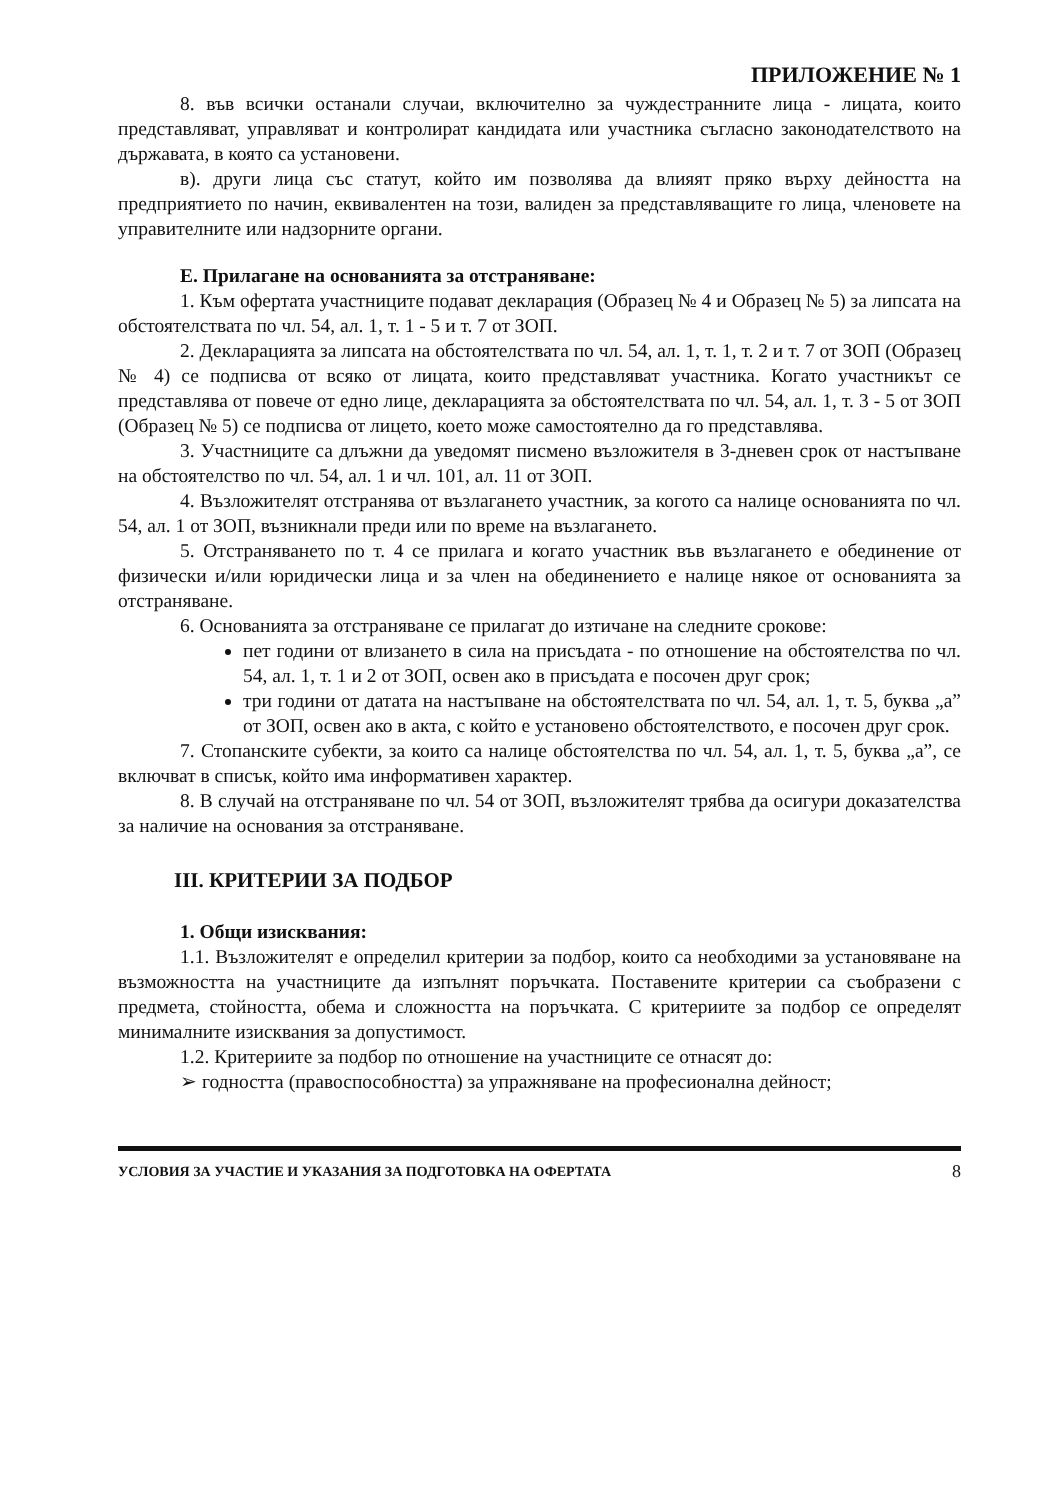ПРИЛОЖЕНИЕ № 1
8. във всички останали случаи, включително за чуждестранните лица - лицата, които представляват, управляват и контролират кандидата или участника съгласно законодателството на държавата, в която са установени.
в). други лица със статут, който им позволява да влияят пряко върху дейността на предприятието по начин, еквивалентен на този, валиден за представляващите го лица, членовете на управителните или надзорните органи.
Е. Прилагане на основанията за отстраняване:
1. Към офертата участниците подават декларация (Образец № 4 и Образец № 5) за липсата на обстоятелствата по чл. 54, ал. 1, т. 1 - 5 и т. 7 от ЗОП.
2. Декларацията за липсата на обстоятелствата по чл. 54, ал. 1, т. 1, т. 2 и т. 7 от ЗОП (Образец № 4) се подписва от всяко от лицата, които представляват участника. Когато участникът се представлява от повече от едно лице, декларацията за обстоятелствата по чл. 54, ал. 1, т. 3 - 5 от ЗОП (Образец № 5) се подписва от лицето, което може самостоятелно да го представлява.
3. Участниците са длъжни да уведомят писмено възложителя в 3-дневен срок от настъпване на обстоятелство по чл. 54, ал. 1 и чл. 101, ал. 11 от ЗОП.
4. Възложителят отстранява от възлагането участник, за когото са налице основанията по чл. 54, ал. 1 от ЗОП, възникнали преди или по време на възлагането.
5. Отстраняването по т. 4 се прилага и когато участник във възлагането е обединение от физически и/или юридически лица и за член на обединението е налице някое от основанията за отстраняване.
6. Основанията за отстраняване се прилагат до изтичане на следните срокове:
пет години от влизането в сила на присъдата - по отношение на обстоятелства по чл. 54, ал. 1, т. 1 и 2 от ЗОП, освен ако в присъдата е посочен друг срок;
три години от датата на настъпване на обстоятелствата по чл. 54, ал. 1, т. 5, буква „а” от ЗОП, освен ако в акта, с който е установено обстоятелството, е посочен друг срок.
7. Стопанските субекти, за които са налице обстоятелства по чл. 54, ал. 1, т. 5, буква „а”, се включват в списък, който има информативен характер.
8. В случай на отстраняване по чл. 54 от ЗОП, възложителят трябва да осигури доказателства за наличие на основания за отстраняване.
III. КРИТЕРИИ ЗА ПОДБОР
1. Общи изисквания:
1.1. Възложителят е определил критерии за подбор, които са необходими за установяване на възможността на участниците да изпълнят поръчката. Поставените критерии са съобразени с предмета, стойността, обема и сложността на поръчката. С критериите за подбор се определят минималните изисквания за допустимост.
1.2. Критериите за подбор по отношение на участниците се отнасят до:
➢ годността (правоспособността) за упражняване на професионална дейност;
УСЛОВИЯ ЗА УЧАСТИЕ И УКАЗАНИЯ ЗА ПОДГОТОВКА НА ОФЕРТАТА 8